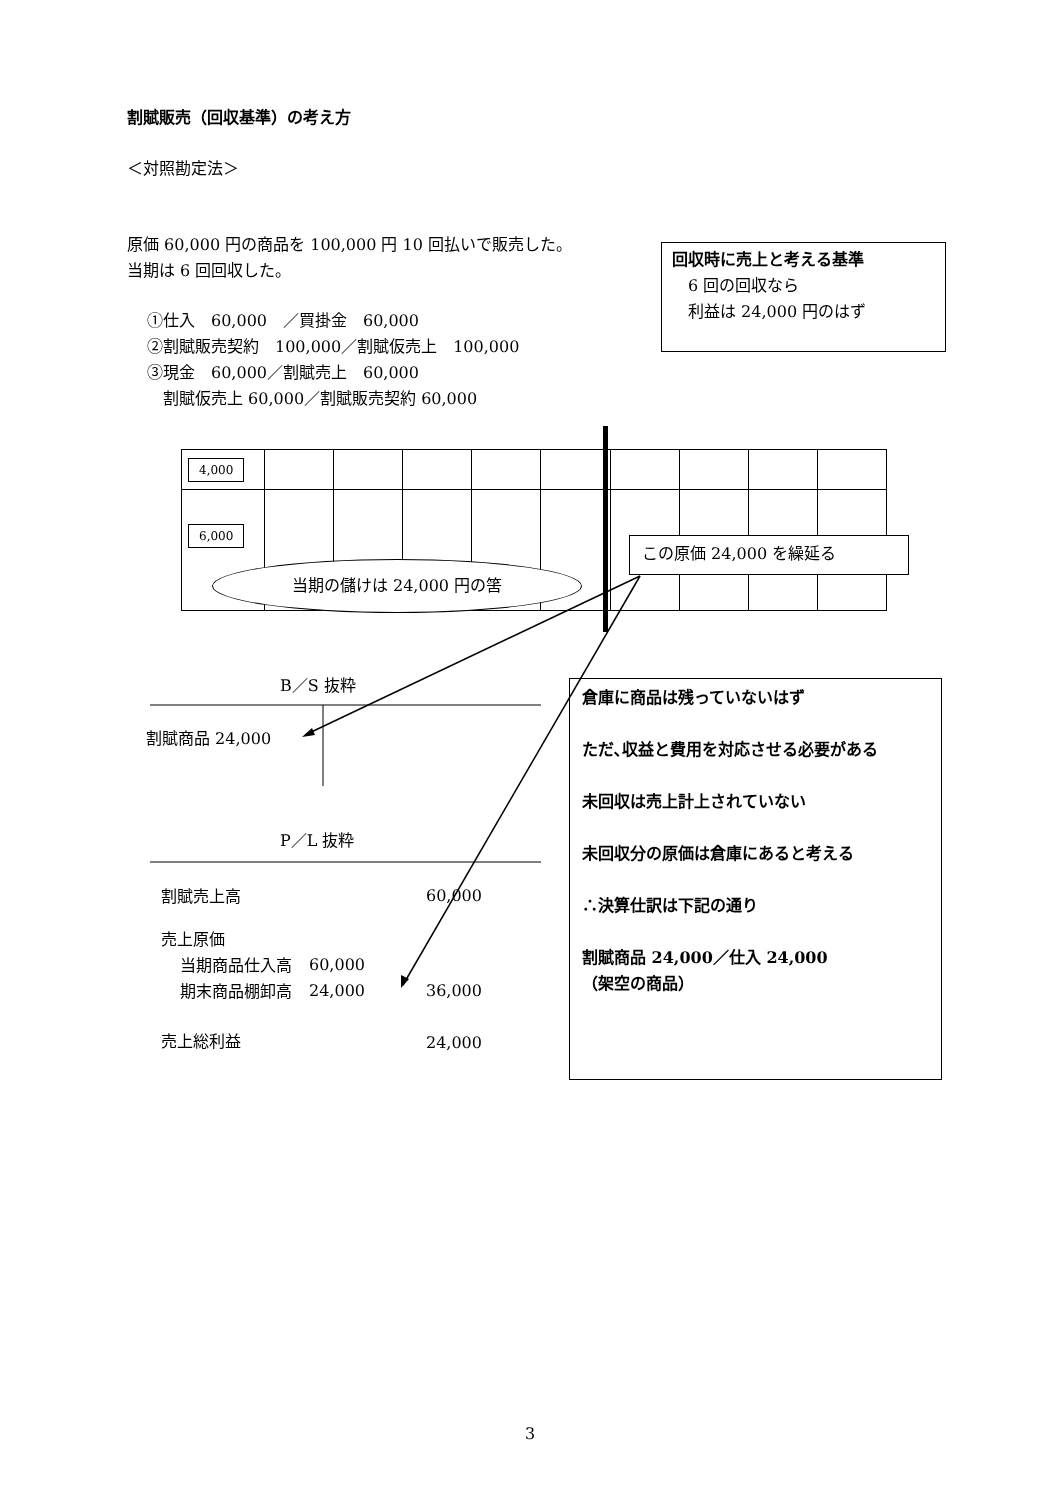割賦販売（回収基準）の考え方
＜対照勘定法＞
原価 60,000 円の商品を 100,000 円 10 回払いで販売した。
当期は 6 回回収した。
①仕入　60,000　／買掛金　60,000
②割賦販売契約　100,000／割賦仮売上　100,000
③現金　60,000／割賦売上　60,000
割賦仮売上 60,000／割賦販売契約 60,000
回収時に売上と考える基準
　6 回の回収なら
　利益は 24,000 円のはず
| 4,000 | | | | | | | | | |
| 6,000 | | | | | | | | | |
当期の儲けは 24,000 円の筈
この原価 24,000 を繰延る
B／S 抜粋
割賦商品 24,000
P／L 抜粋
| 割賦売上高 | | 60,000 |
| 売上原価 | | |
| 当期商品仕入高 | 60,000 | |
| 期末商品棚卸高 | 24,000 | 36,000 |
| 売上総利益 | | 24,000 |
倉庫に商品は残っていないはず
ただ､収益と費用を対応させる必要がある
未回収は売上計上されていない
未回収分の原価は倉庫にあると考える
∴決算仕訳は下記の通り
割賦商品 24,000／仕入 24,000
（架空の商品）
3